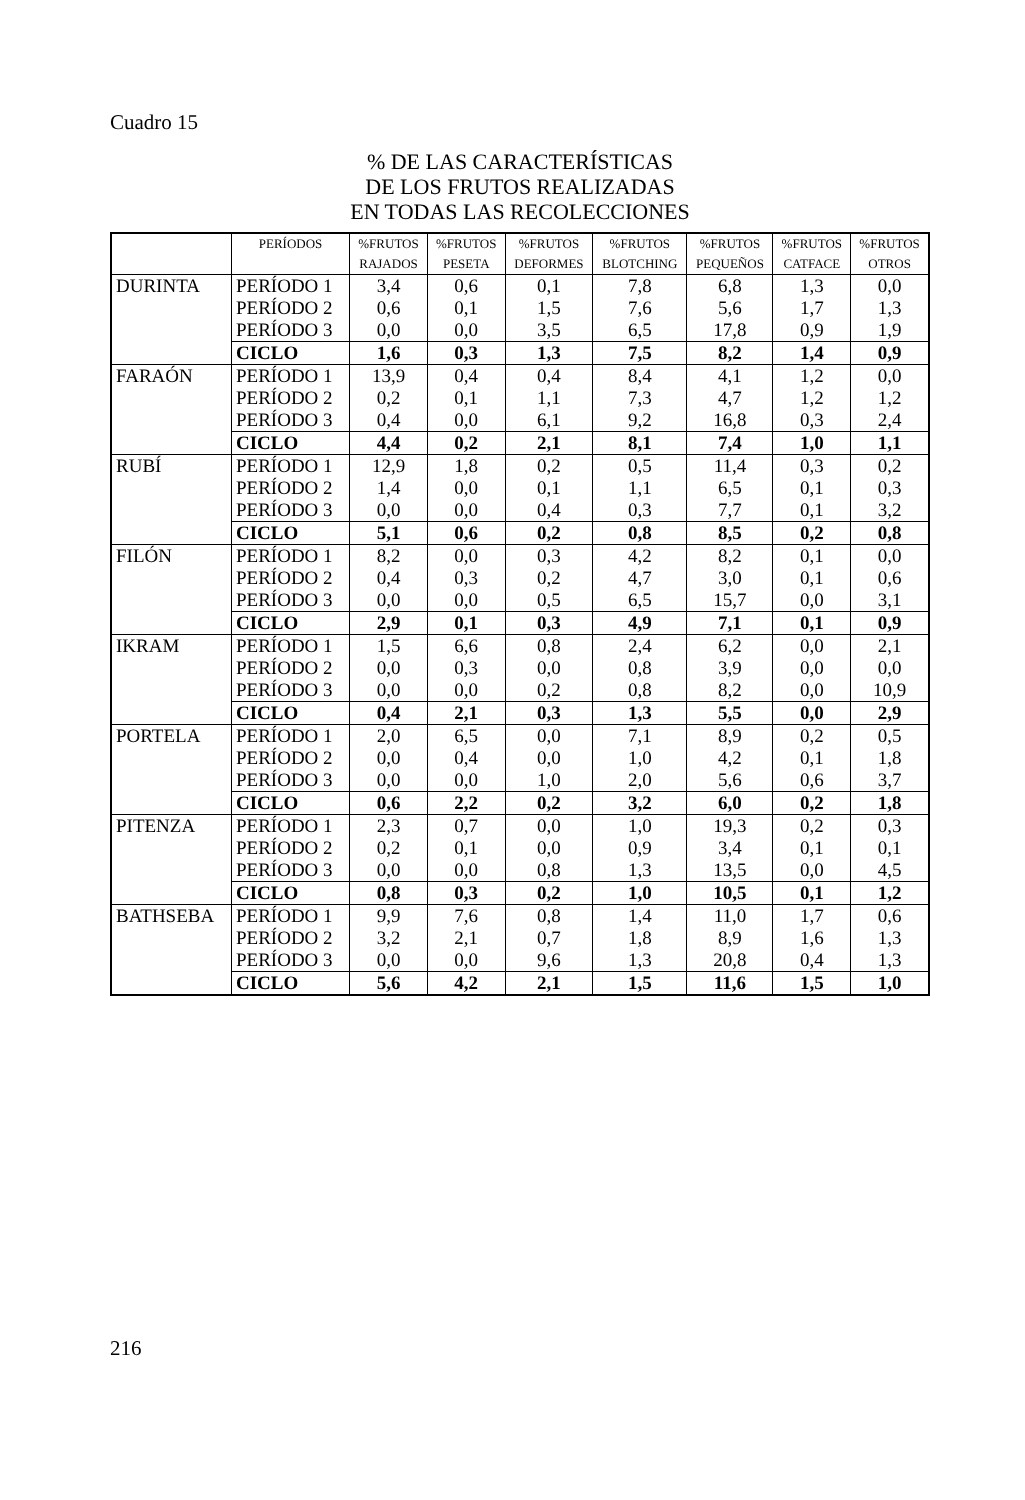Cuadro 15
% DE LAS CARACTERÍSTICAS
DE LOS FRUTOS REALIZADAS
EN TODAS LAS RECOLECCIONES
| | PERÍODOS | %FRUTOS RAJADOS | %FRUTOS PESETA | %FRUTOS DEFORMES | %FRUTOS BLOTCHING | %FRUTOS PEQUEÑOS | %FRUTOS CATFACE | %FRUTOS OTROS |
| --- | --- | --- | --- | --- | --- | --- | --- | --- |
| DURINTA | PERÍODO 1 PERÍODO 2 PERÍODO 3 | 3,4 0,6 0,0 | 0,6 0,1 0,0 | 0,1 1,5 3,5 | 7,8 7,6 6,5 | 6,8 5,6 17,8 | 1,3 1,7 0,9 | 0,0 1,3 1,9 |
| | CICLO | 1,6 | 0,3 | 1,3 | 7,5 | 8,2 | 1,4 | 0,9 |
| FARAÓN | PERÍODO 1 PERÍODO 2 PERÍODO 3 | 13,9 0,2 0,4 | 0,4 0,1 0,0 | 0,4 1,1 6,1 | 8,4 7,3 9,2 | 4,1 4,7 16,8 | 1,2 1,2 0,3 | 0,0 1,2 2,4 |
| | CICLO | 4,4 | 0,2 | 2,1 | 8,1 | 7,4 | 1,0 | 1,1 |
| RUBÍ | PERÍODO 1 PERÍODO 2 PERÍODO 3 | 12,9 1,4 0,0 | 1,8 0,0 0,0 | 0,2 0,1 0,4 | 0,5 1,1 0,3 | 11,4 6,5 7,7 | 0,3 0,1 0,1 | 0,2 0,3 3,2 |
| | CICLO | 5,1 | 0,6 | 0,2 | 0,8 | 8,5 | 0,2 | 0,8 |
| FILÓN | PERÍODO 1 PERÍODO 2 PERÍODO 3 | 8,2 0,4 0,0 | 0,0 0,3 0,0 | 0,3 0,2 0,5 | 4,2 4,7 6,5 | 8,2 3,0 15,7 | 0,1 0,1 0,0 | 0,0 0,6 3,1 |
| | CICLO | 2,9 | 0,1 | 0,3 | 4,9 | 7,1 | 0,1 | 0,9 |
| IKRAM | PERÍODO 1 PERÍODO 2 PERÍODO 3 | 1,5 0,0 0,0 | 6,6 0,3 0,0 | 0,8 0,0 0,2 | 2,4 0,8 0,8 | 6,2 3,9 8,2 | 0,0 0,0 0,0 | 2,1 0,0 10,9 |
| | CICLO | 0,4 | 2,1 | 0,3 | 1,3 | 5,5 | 0,0 | 2,9 |
| PORTELA | PERÍODO 1 PERÍODO 2 PERÍODO 3 | 2,0 0,0 0,0 | 6,5 0,4 0,0 | 0,0 0,0 1,0 | 7,1 1,0 2,0 | 8,9 4,2 5,6 | 0,2 0,1 0,6 | 0,5 1,8 3,7 |
| | CICLO | 0,6 | 2,2 | 0,2 | 3,2 | 6,0 | 0,2 | 1,8 |
| PITENZA | PERÍODO 1 PERÍODO 2 PERÍODO 3 | 2,3 0,2 0,0 | 0,7 0,1 0,0 | 0,0 0,0 0,8 | 1,0 0,9 1,3 | 19,3 3,4 13,5 | 0,2 0,1 0,0 | 0,3 0,1 4,5 |
| | CICLO | 0,8 | 0,3 | 0,2 | 1,0 | 10,5 | 0,1 | 1,2 |
| BATHSEBA | PERÍODO 1 PERÍODO 2 PERÍODO 3 | 9,9 3,2 0,0 | 7,6 2,1 0,0 | 0,8 0,7 9,6 | 1,4 1,8 1,3 | 11,0 8,9 20,8 | 1,7 1,6 0,4 | 0,6 1,3 1,3 |
| | CICLO | 5,6 | 4,2 | 2,1 | 1,5 | 11,6 | 1,5 | 1,0 |
216